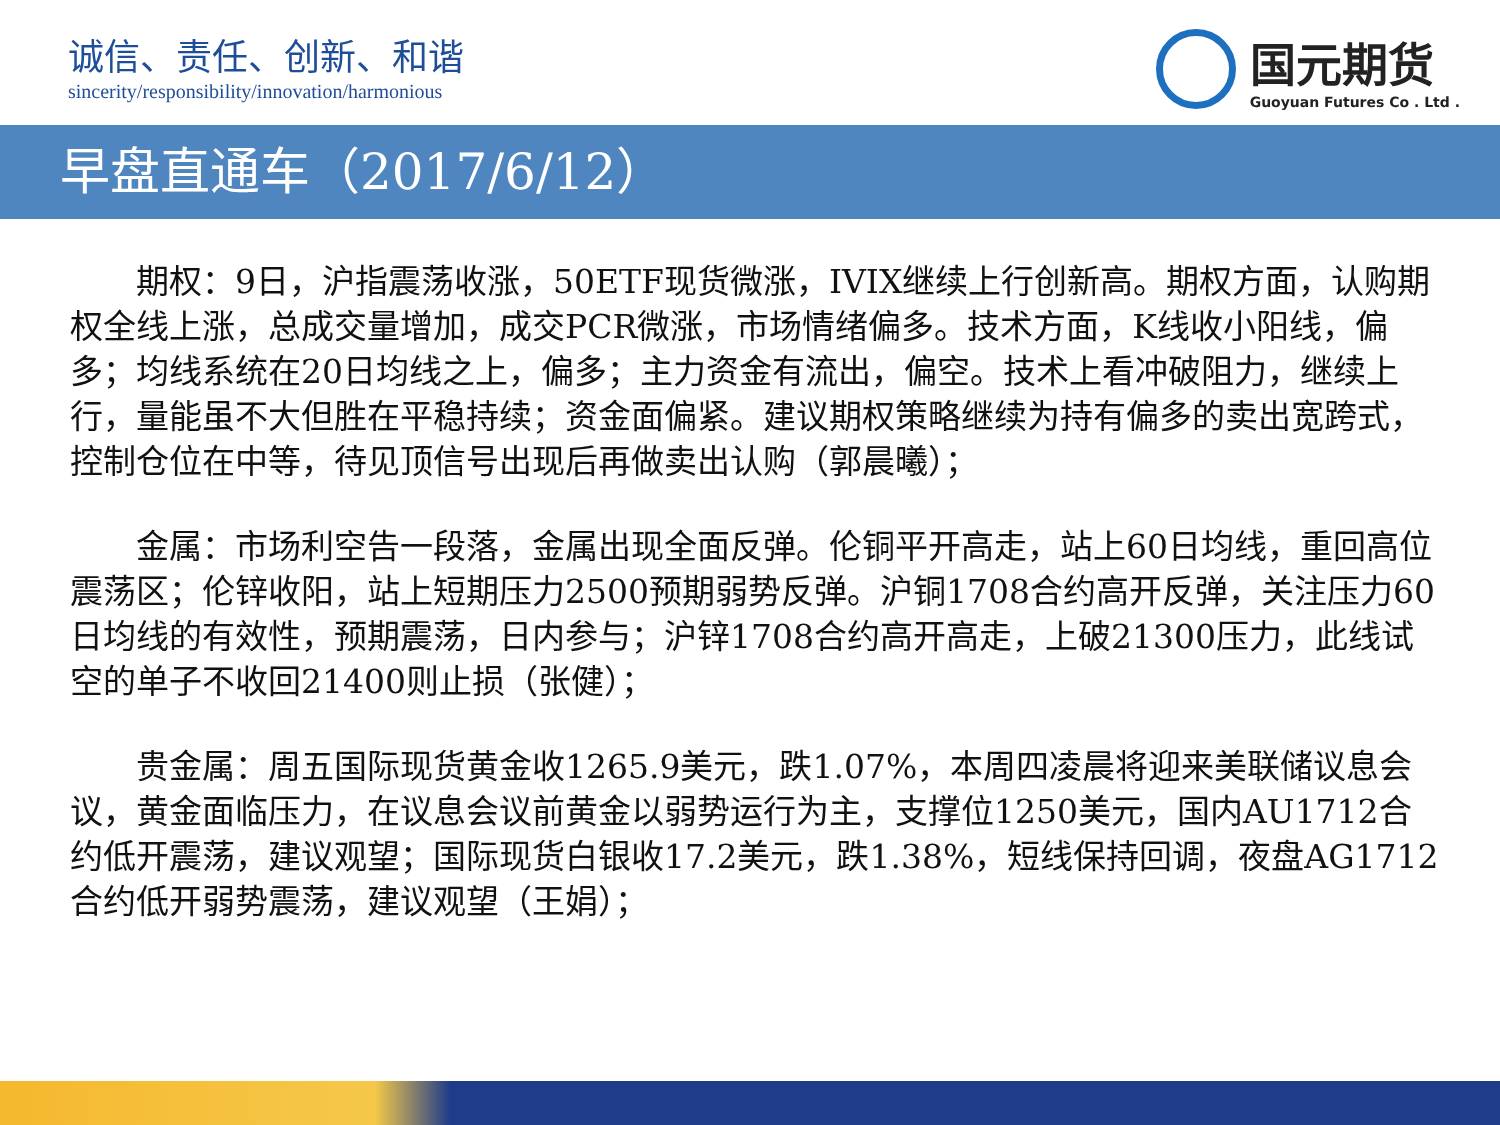诚信、责任、创新、和谐
sincerity/responsibility/innovation/harmonious
国元期货
Guoyuan Futures Co . Ltd .
早盘直通车（2017/6/12）
期权：9日，沪指震荡收涨，50ETF现货微涨，IVIX继续上行创新高。期权方面，认购期权全线上涨，总成交量增加，成交PCR微涨，市场情绪偏多。技术方面，K线收小阳线，偏多；均线系统在20日均线之上，偏多；主力资金有流出，偏空。技术上看冲破阻力，继续上行，量能虽不大但胜在平稳持续；资金面偏紧。建议期权策略继续为持有偏多的卖出宽跨式，控制仓位在中等，待见顶信号出现后再做卖出认购（郭晨曦）；
金属：市场利空告一段落，金属出现全面反弹。伦铜平开高走，站上60日均线，重回高位震荡区；伦锌收阳，站上短期压力2500预期弱势反弹。沪铜1708合约高开反弹，关注压力60日均线的有效性，预期震荡，日内参与；沪锌1708合约高开高走，上破21300压力，此线试空的单子不收回21400则止损（张健）；
贵金属：周五国际现货黄金收1265.9美元，跌1.07%，本周四凌晨将迎来美联储议息会议，黄金面临压力，在议息会议前黄金以弱势运行为主，支撑位1250美元，国内AU1712合约低开震荡，建议观望；国际现货白银收17.2美元，跌1.38%，短线保持回调，夜盘AG1712合约低开弱势震荡，建议观望（王娟）；